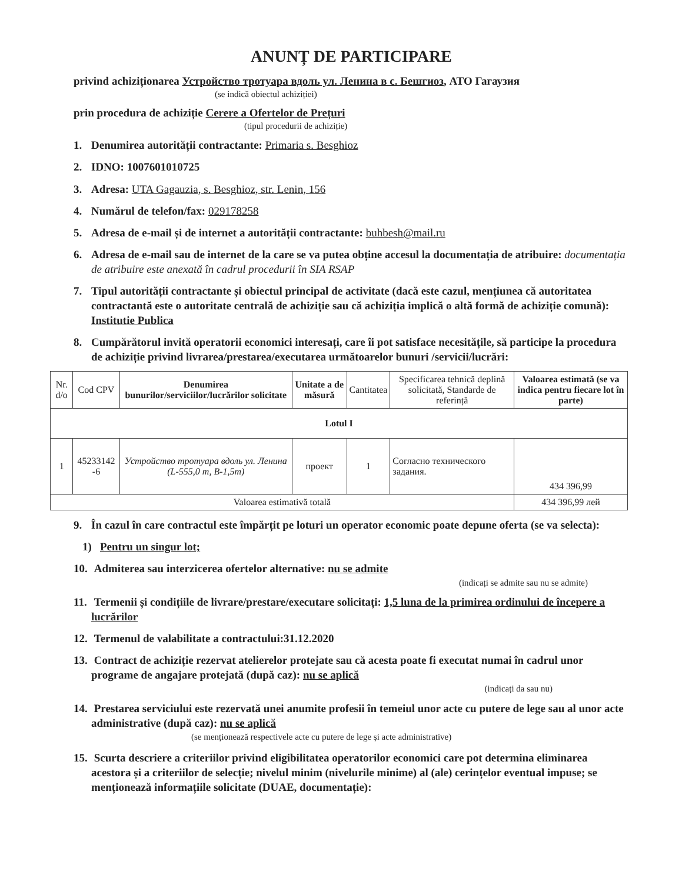ANUNȚ DE PARTICIPARE
privind achiziționarea Устройство тротуара вдоль ул. Ленина в с. Бешгиоз, АТО Гагаузия
(se indică obiectul achiziției)
prin procedura de achiziție Cerere a Ofertelor de Prețuri
(tipul procedurii de achiziție)
1. Denumirea autorității contractante: Primaria s. Besghioz
2. IDNO: 1007601010725
3. Adresa: UTA Gagauzia, s. Besghioz, str. Lenin, 156
4. Numărul de telefon/fax: 029178258
5. Adresa de e-mail și de internet a autorității contractante: buhbesh@mail.ru
6. Adresa de e-mail sau de internet de la care se va putea obține accesul la documentația de atribuire: documentația de atribuire este anexată în cadrul procedurii în SIA RSAP
7. Tipul autorității contractante și obiectul principal de activitate (dacă este cazul, mențiunea că autoritatea contractantă este o autoritate centrală de achiziție sau că achiziția implică o altă formă de achiziție comună): Institutie Publica
8. Cumpărătorul invită operatorii economici interesați, care îi pot satisface necesitățile, să participe la procedura de achiziție privind livrarea/prestarea/executarea următoarelor bunuri /servicii/lucrări:
| Nr. d/o | Cod CPV | Denumirea bunurilor/serviciilor/lucrărilor solicitate | Unitate a de măsură | Cantitatea | Specificarea tehnică deplină solicitată, Standarde de referință | Valoarea estimată (se va indica pentru fiecare lot în parte) |
| --- | --- | --- | --- | --- | --- | --- |
| Lotul I | | | | | | |
| 1 | 45233142 -6 | Устройство тротуара вдоль ул. Ленина (L-555,0 m, B-1,5m) | проект | 1 | Согласно технического задания. | 434 396,99 |
| Valoarea estimativă totală | | | | | | 434 396,99 лей |
9. În cazul în care contractul este împărțit pe loturi un operator economic poate depune oferta (se va selecta):
1) Pentru un singur lot;
10. Admiterea sau interzicerea ofertelor alternative: nu se admite
(indicați se admite sau nu se admite)
11. Termenii și condițiile de livrare/prestare/executare solicitați: 1,5 luna de la primirea ordinului de începere a lucrărilor
12. Termenul de valabilitate a contractului:31.12.2020
13. Contract de achiziție rezervat atelierelor protejate sau că acesta poate fi executat numai în cadrul unor programe de angajare protejată (după caz): nu se aplică
(indicați da sau nu)
14. Prestarea serviciului este rezervată unei anumite profesii în temeiul unor acte cu putere de lege sau al unor acte administrative (după caz): nu se aplică
(se menționează respectivele acte cu putere de lege și acte administrative)
15. Scurta descriere a criteriilor privind eligibilitatea operatorilor economici care pot determina eliminarea acestora și a criteriilor de selecție; nivelul minim (nivelurile minime) al (ale) cerințelor eventual impuse; se menționează informațiile solicitate (DUAE, documentație):